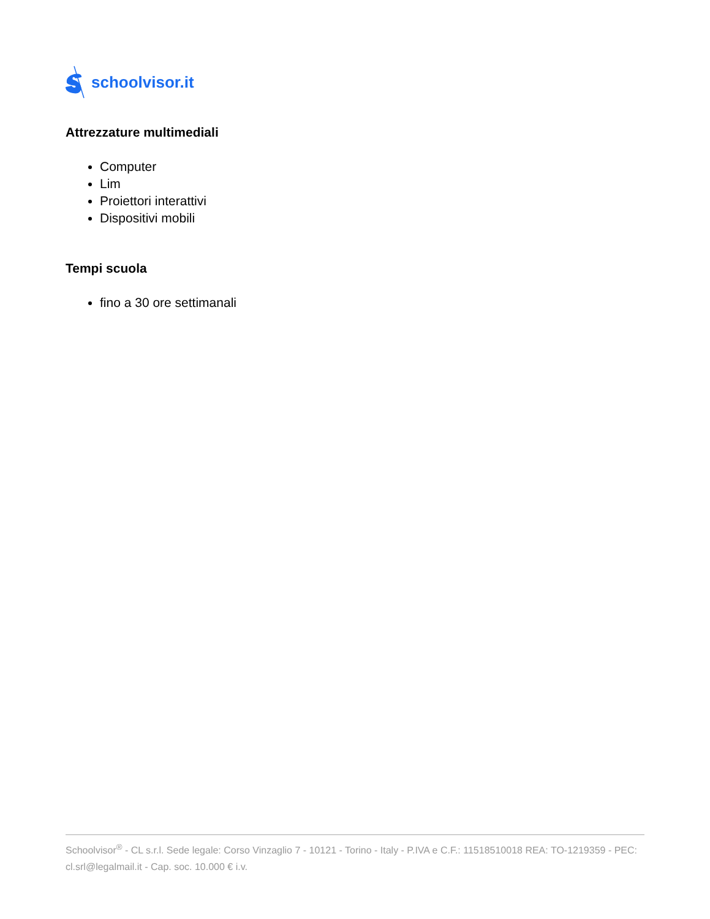schoolvisor.it
Attrezzature multimediali
Computer
Lim
Proiettori interattivi
Dispositivi mobili
Tempi scuola
fino a 30 ore settimanali
Schoolvisor<sup>®</sup> - CL s.r.l. Sede legale: Corso Vinzaglio 7 - 10121 - Torino - Italy - P.IVA e C.F.: 11518510018 REA: TO-1219359 - PEC: cl.srl@legalmail.it - Cap. soc. 10.000 € i.v.